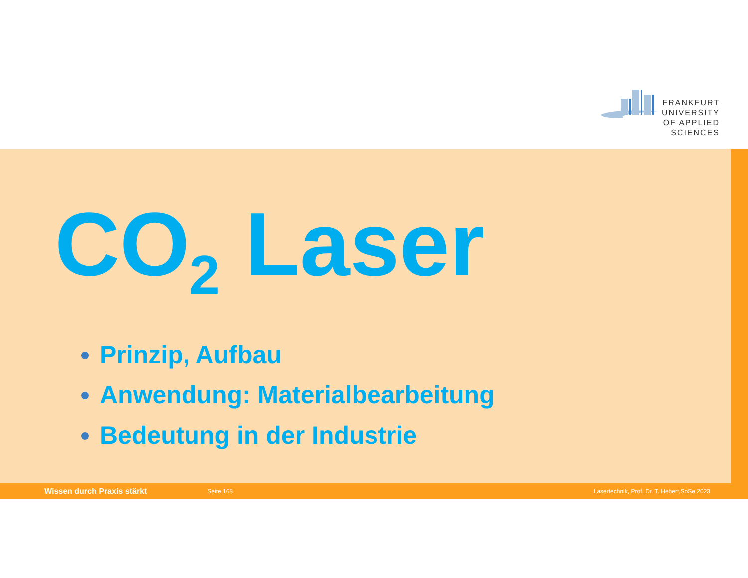FRANKFURT
UNIVERSITY
OF APPLIED SCIENCES
CO<sub>2</sub> Laser
Prinzip, Aufbau
Anwendung: Materialbearbeitung
Bedeutung in der Industrie
Wissen durch Praxis stärkt Seite 168 Lasertechnik, Prof. Dr. T. Hebert,SoSe 2023